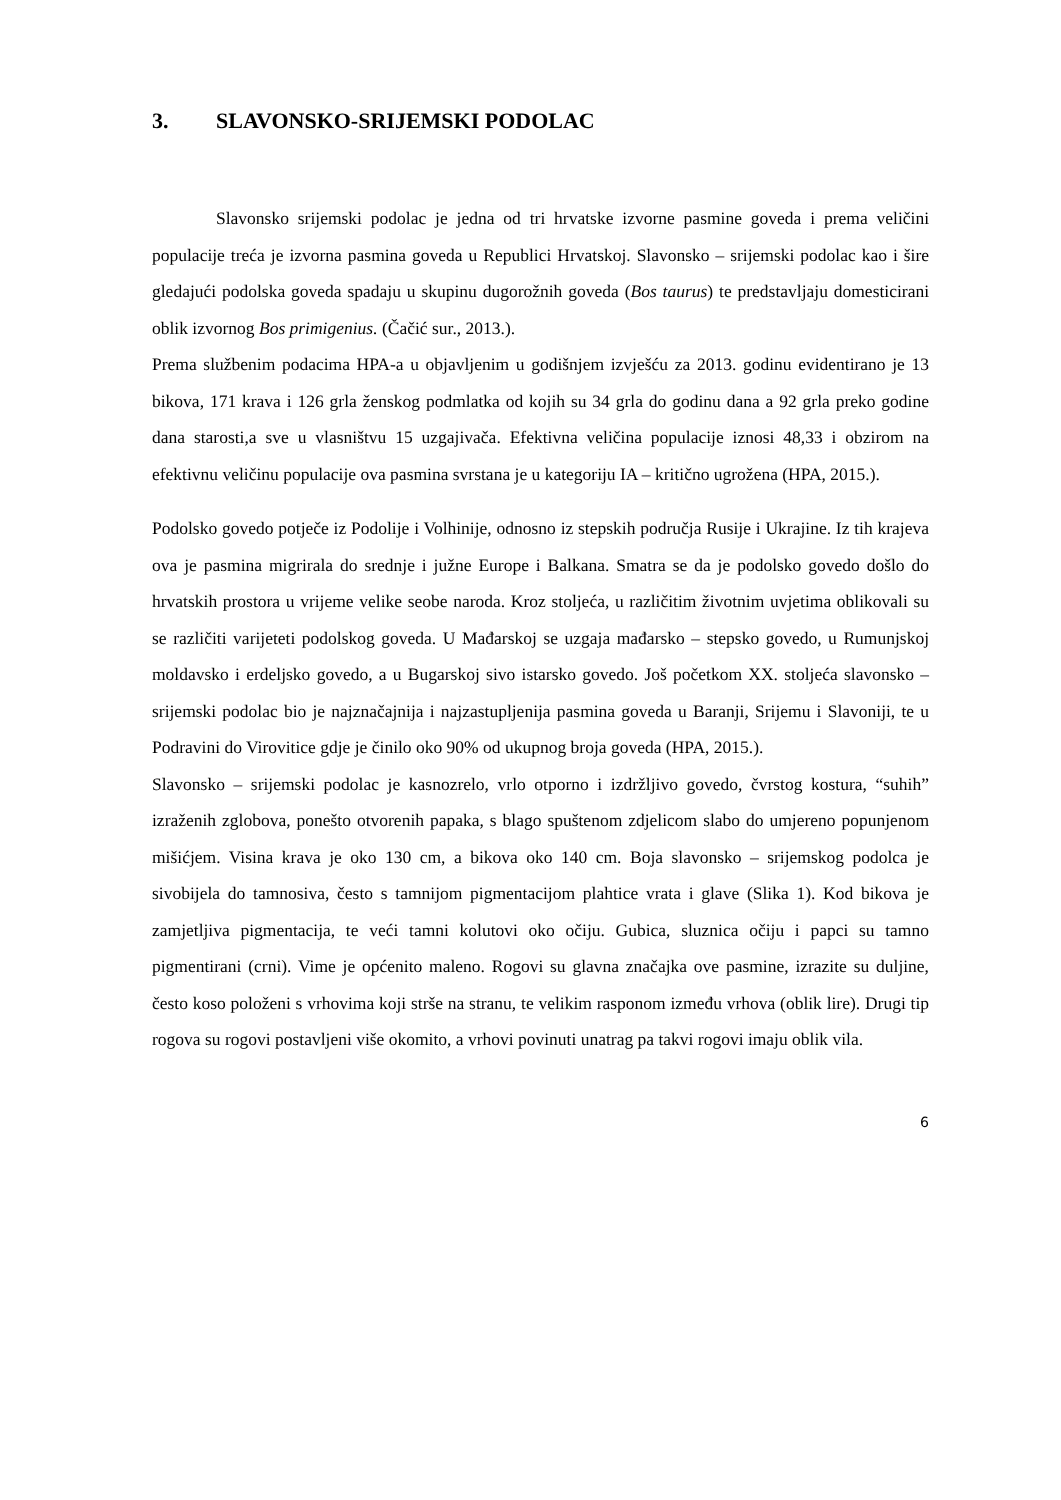3. SLAVONSKO-SRIJEMSKI PODOLAC
Slavonsko srijemski podolac je jedna od tri hrvatske izvorne pasmine goveda i prema veličini populacije treća je izvorna pasmina goveda u Republici Hrvatskoj. Slavonsko – srijemski podolac kao i šire gledajući podolska goveda spadaju u skupinu dugorožnih goveda (Bos taurus) te predstavljaju domesticirani oblik izvornog Bos primigenius. (Čačić sur., 2013.).
Prema službenim podacima HPA-a u objavljenim u godišnjem izvješću za 2013. godinu evidentirano je 13 bikova, 171 krava i 126 grla ženskog podmlatka od kojih su 34 grla do godinu dana a 92 grla preko godine dana starosti,a sve u vlasništvu 15 uzgajivača. Efektivna veličina populacije iznosi 48,33 i obzirom na efektivnu veličinu populacije ova pasmina svrstana je u kategoriju IA – kritično ugrožena (HPA, 2015.).
Podolsko govedo potječe iz Podolije i Volhinije, odnosno iz stepskih područja Rusije i Ukrajine. Iz tih krajeva ova je pasmina migrirala do srednje i južne Europe i Balkana. Smatra se da je podolsko govedo došlo do hrvatskih prostora u vrijeme velike seobe naroda. Kroz stoljeća, u različitim životnim uvjetima oblikovali su se različiti varijeteti podolskog goveda. U Mađarskoj se uzgaja mađarsko – stepsko govedo, u Rumunjskoj moldavsko i erdeljsko govedo, a u Bugarskoj sivo istarsko govedo. Još početkom XX. stoljeća slavonsko – srijemski podolac bio je najznačajnija i najzastupljenija pasmina goveda u Baranji, Srijemu i Slavoniji, te u Podravini do Virovitice gdje je činilo oko 90% od ukupnog broja goveda (HPA, 2015.).
Slavonsko – srijemski podolac je kasnozrelo, vrlo otporno i izdržljivo govedo, čvrstog kostura, “suhih” izraženih zglobova, ponešto otvorenih papaka, s blago spuštenom zdjelicom slabo do umjereno popunjenom mišićjem. Visina krava je oko 130 cm, a bikova oko 140 cm. Boja slavonsko – srijemskog podolca je sivobijela do tamnosiva, često s tamnijom pigmentacijom plahtice vrata i glave (Slika 1). Kod bikova je zamjetljiva pigmentacija, te veći tamni kolutovi oko očiju. Gubica, sluznica očiju i papci su tamno pigmentirani (crni). Vime je općenito maleno. Rogovi su glavna značajka ove pasmine, izrazite su duljine, često koso položeni s vrhovima koji strše na stranu, te velikim rasponom između vrhova (oblik lire). Drugi tip rogova su rogovi postavljeni više okomito, a vrhovi povinuti unatrag pa takvi rogovi imaju oblik vila.
6